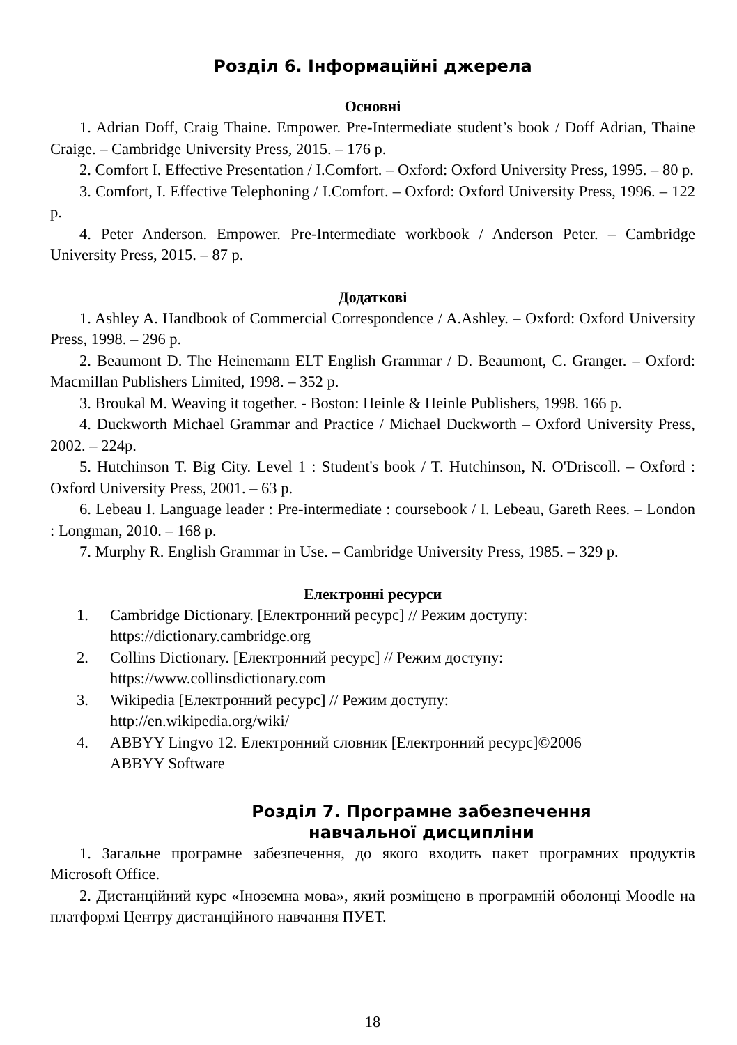Розділ 6. Інформаційні джерела
Основні
1. Adrian Doff, Craig Thaine. Empower. Pre-Intermediate student’s book / Doff Adrian, Thaine Craige. – Cambridge University Press, 2015. – 176 p.
2. Comfort I. Effective Presentation / I.Comfort. – Oxford: Oxford University Press, 1995. – 80 p.
3. Comfort, I. Effective Telephoning / I.Comfort. – Oxford: Oxford University Press, 1996. – 122 p.
4. Peter Anderson. Empower. Pre-Intermediate workbook / Anderson Peter. – Cambridge University Press, 2015. – 87 p.
Додаткові
1. Ashley A. Handbook of Commercial Correspondence / A.Ashley. – Oxford: Oxford University Press, 1998. – 296 p.
2. Beaumont D. The Heinemann ELT English Grammar / D. Beaumont, C. Granger. – Oxford: Macmillan Publishers Limited, 1998. – 352 p.
3. Broukal M. Weaving it together. - Boston: Heinle & Heinle Publishers, 1998. 166 p.
4. Duckworth Michael Grammar and Practice / Michael Duckworth – Oxford University Press, 2002. – 224p.
5. Hutchinson T. Big City. Level 1 : Student's book / T. Hutchinson, N. O'Driscoll. – Oxford : Oxford University Press, 2001. – 63 p.
6. Lebeau I. Language leader : Pre-intermediate : coursebook / I. Lebeau, Gareth Rees. – London : Longman, 2010. – 168 p.
7. Murphy R. English Grammar in Use. – Cambridge University Press, 1985. – 329 p.
Електронні ресурси
1. Cambridge Dictionary. [Електронний ресурс] // Режим доступу:
https://dictionary.cambridge.org
2. Collins Dictionary. [Електронний ресурс] // Режим доступу:
https://www.collinsdictionary.com
3. Wikipedia [Електронний ресурс] // Режим доступу:
http://en.wikipedia.org/wiki/
4. ABBYY Lingvo 12. Електронний словник [Електронний ресурс]©2006
ABBYY Software
Розділ 7. Програмне забезпечення
навчальної дисципліни
1. Загальне програмне забезпечення, до якого входить пакет програмних продуктів Microsoft Office.
2. Дистанційний курс «Іноземна мова», який розміщено в програмній оболонці Moodle на платформі Центру дистанційного навчання ПУЕТ.
18